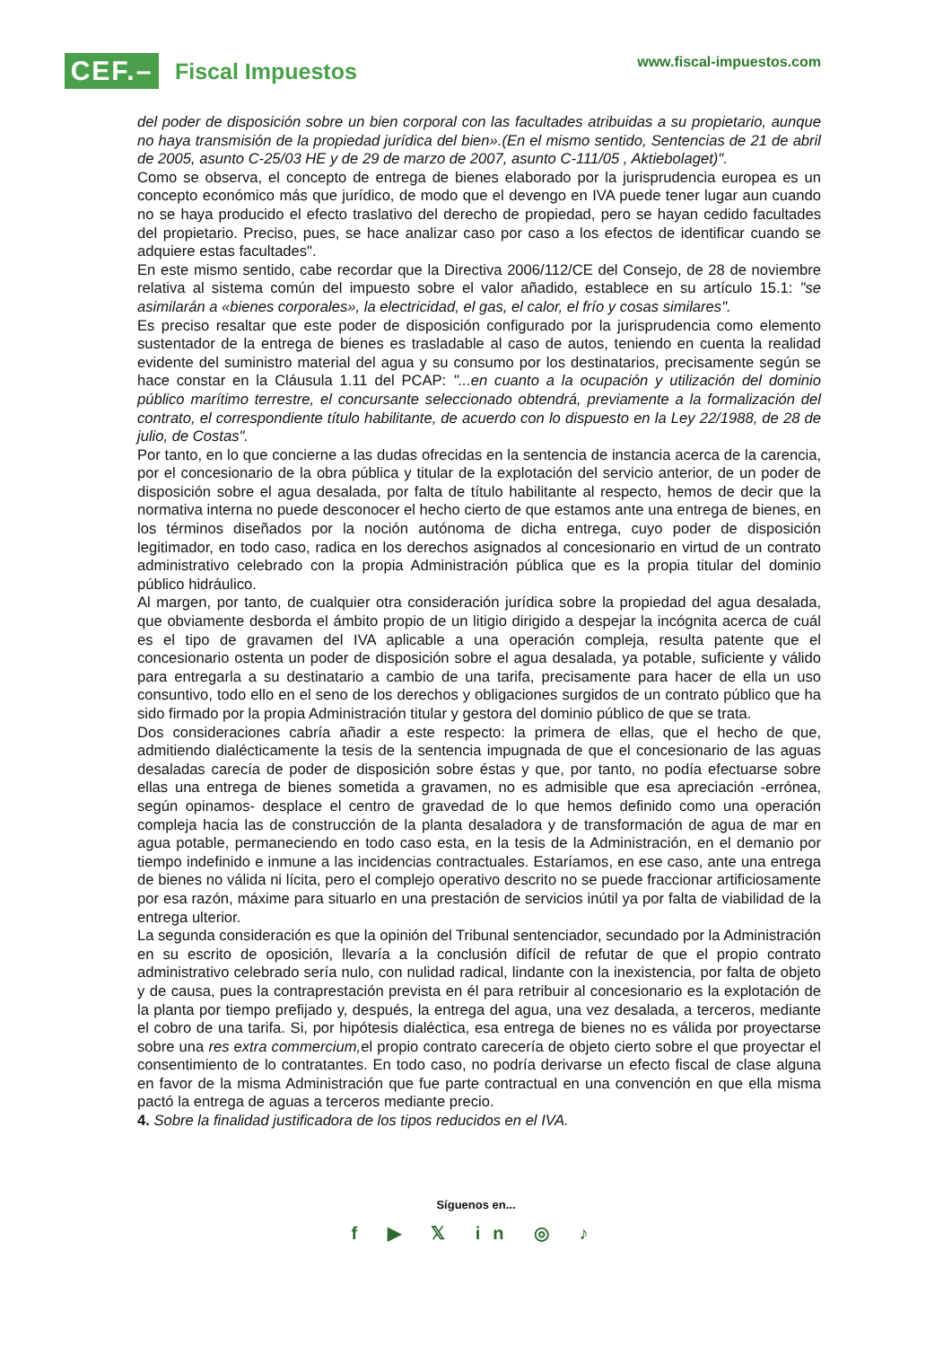CEF.–
Fiscal Impuestos
www.fiscal-impuestos.com
del poder de disposición sobre un bien corporal con las facultades atribuidas a su propietario, aunque no haya transmisión de la propiedad jurídica del bien».(En el mismo sentido, Sentencias de 21 de abril de 2005, asunto C-25/03 HE y de 29 de marzo de 2007, asunto C-111/05 , Aktiebolaget)".
Como se observa, el concepto de entrega de bienes elaborado por la jurisprudencia europea es un concepto económico más que jurídico, de modo que el devengo en IVA puede tener lugar aun cuando no se haya producido el efecto traslativo del derecho de propiedad, pero se hayan cedido facultades del propietario. Preciso, pues, se hace analizar caso por caso a los efectos de identificar cuando se adquiere estas facultades".
En este mismo sentido, cabe recordar que la Directiva 2006/112/CE del Consejo, de 28 de noviembre relativa al sistema común del impuesto sobre el valor añadido, establece en su artículo 15.1: "se asimilarán a «bienes corporales», la electricidad, el gas, el calor, el frío y cosas similares".
Es preciso resaltar que este poder de disposición configurado por la jurisprudencia como elemento sustentador de la entrega de bienes es trasladable al caso de autos, teniendo en cuenta la realidad evidente del suministro material del agua y su consumo por los destinatarios, precisamente según se hace constar en la Cláusula 1.11 del PCAP: "...en cuanto a la ocupación y utilización del dominio público marítimo terrestre, el concursante seleccionado obtendrá, previamente a la formalización del contrato, el correspondiente título habilitante, de acuerdo con lo dispuesto en la Ley 22/1988, de 28 de julio, de Costas".
Por tanto, en lo que concierne a las dudas ofrecidas en la sentencia de instancia acerca de la carencia, por el concesionario de la obra pública y titular de la explotación del servicio anterior, de un poder de disposición sobre el agua desalada, por falta de título habilitante al respecto, hemos de decir que la normativa interna no puede desconocer el hecho cierto de que estamos ante una entrega de bienes, en los términos diseñados por la noción autónoma de dicha entrega, cuyo poder de disposición legitimador, en todo caso, radica en los derechos asignados al concesionario en virtud de un contrato administrativo celebrado con la propia Administración pública que es la propia titular del dominio público hidráulico.
Al margen, por tanto, de cualquier otra consideración jurídica sobre la propiedad del agua desalada, que obviamente desborda el ámbito propio de un litigio dirigido a despejar la incógnita acerca de cuál es el tipo de gravamen del IVA aplicable a una operación compleja, resulta patente que el concesionario ostenta un poder de disposición sobre el agua desalada, ya potable, suficiente y válido para entregarla a su destinatario a cambio de una tarifa, precisamente para hacer de ella un uso consuntivo, todo ello en el seno de los derechos y obligaciones surgidos de un contrato público que ha sido firmado por la propia Administración titular y gestora del dominio público de que se trata.
Dos consideraciones cabría añadir a este respecto: la primera de ellas, que el hecho de que, admitiendo dialécticamente la tesis de la sentencia impugnada de que el concesionario de las aguas desaladas carecía de poder de disposición sobre éstas y que, por tanto, no podía efectuarse sobre ellas una entrega de bienes sometida a gravamen, no es admisible que esa apreciación -errónea, según opinamos- desplace el centro de gravedad de lo que hemos definido como una operación compleja hacia las de construcción de la planta desaladora y de transformación de agua de mar en agua potable, permaneciendo en todo caso esta, en la tesis de la Administración, en el demanio por tiempo indefinido e inmune a las incidencias contractuales. Estaríamos, en ese caso, ante una entrega de bienes no válida ni lícita, pero el complejo operativo descrito no se puede fraccionar artificiosamente por esa razón, máxime para situarlo en una prestación de servicios inútil ya por falta de viabilidad de la entrega ulterior.
La segunda consideración es que la opinión del Tribunal sentenciador, secundado por la Administración en su escrito de oposición, llevaría a la conclusión difícil de refutar de que el propio contrato administrativo celebrado sería nulo, con nulidad radical, lindante con la inexistencia, por falta de objeto y de causa, pues la contraprestación prevista en él para retribuir al concesionario es la explotación de la planta por tiempo prefijado y, después, la entrega del agua, una vez desalada, a terceros, mediante el cobro de una tarifa. Si, por hipótesis dialéctica, esa entrega de bienes no es válida por proyectarse sobre una res extra commercium, el propio contrato carecería de objeto cierto sobre el que proyectar el consentimiento de lo contratantes. En todo caso, no podría derivarse un efecto fiscal de clase alguna en favor de la misma Administración que fue parte contractual en una convención en que ella misma pactó la entrega de aguas a terceros mediante precio.
4. Sobre la finalidad justificadora de los tipos reducidos en el IVA.
Síguenos en...
f ▶ 𝕏 in ◎ ♪